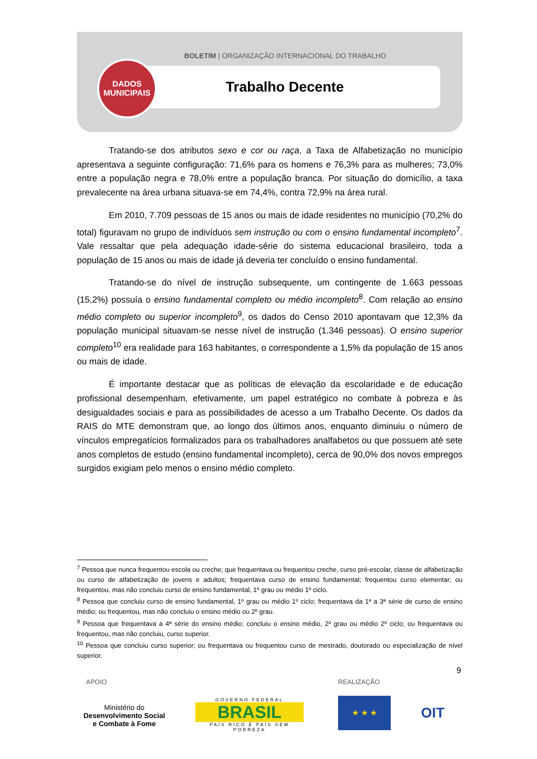BOLETIM | ORGANIZAÇÃO INTERNACIONAL DO TRABALHO
DADOS
MUNICIPAIS
Trabalho Decente
Tratando-se dos atributos sexo e cor ou raça, a Taxa de Alfabetização no município apresentava a seguinte configuração: 71,6% para os homens e 76,3% para as mulheres; 73,0% entre a população negra e 78,0% entre a população branca. Por situação do domicílio, a taxa prevalecente na área urbana situava-se em 74,4%, contra 72,9% na área rural.
Em 2010, 7.709 pessoas de 15 anos ou mais de idade residentes no município (70,2% do total) figuravam no grupo de indivíduos sem instrução ou com o ensino fundamental incompleto<sup>7</sup>. Vale ressaltar que pela adequação idade-série do sistema educacional brasileiro, toda a população de 15 anos ou mais de idade já deveria ter concluído o ensino fundamental.
Tratando-se do nível de instrução subsequente, um contingente de 1.663 pessoas (15,2%) possuía o ensino fundamental completo ou médio incompleto<sup>8</sup>. Com relação ao ensino médio completo ou superior incompleto<sup>9</sup>, os dados do Censo 2010 apontavam que 12,3% da população municipal situavam-se nesse nível de instrução (1.346 pessoas). O ensino superior completo<sup>10</sup> era realidade para 163 habitantes, o correspondente a 1,5% da população de 15 anos ou mais de idade.
É importante destacar que as políticas de elevação da escolaridade e de educação profissional desempenham, efetivamente, um papel estratégico no combate à pobreza e às desigualdades sociais e para as possibilidades de acesso a um Trabalho Decente. Os dados da RAIS do MTE demonstram que, ao longo dos últimos anos, enquanto diminuiu o número de vínculos empregatícios formalizados para os trabalhadores analfabetos ou que possuem até sete anos completos de estudo (ensino fundamental incompleto), cerca de 90,0% dos novos empregos surgidos exigiam pelo menos o ensino médio completo.
<sup>7</sup> Pessoa que nunca frequentou escola ou creche; que frequentava ou frequentou creche, curso pré-escolar, classe de alfabetização ou curso de alfabetização de jovens e adultos; frequentava curso de ensino fundamental; frequentou curso elementar; ou frequentou, mas não concluiu curso de ensino fundamental, 1º grau ou médio 1º ciclo.
<sup>8</sup> Pessoa que concluiu curso de ensino fundamental, 1º grau ou médio 1º ciclo; frequentava da 1ª a 3ª série de curso de ensino médio; ou frequentou, mas não concluiu o ensino médio ou 2º grau.
<sup>9</sup> Pessoa que frequentava a 4ª série do ensino médio; concluiu o ensino médio, 2º grau ou médio 2º ciclo; ou frequentava ou frequentou, mas não concluiu, curso superior.
<sup>10</sup> Pessoa que concluiu curso superior; ou frequentava ou frequentou curso de mestrado, doutorado ou especialização de nível superior.
9
APOIO REALIZAÇÃO
Ministério do
Desenvolvimento Social
e Combate à Fome
GOVERNO FEDERAL
BRASIL
PAÍS RICO É PAÍS SEM POBREZA
★ ★ ★ OIT